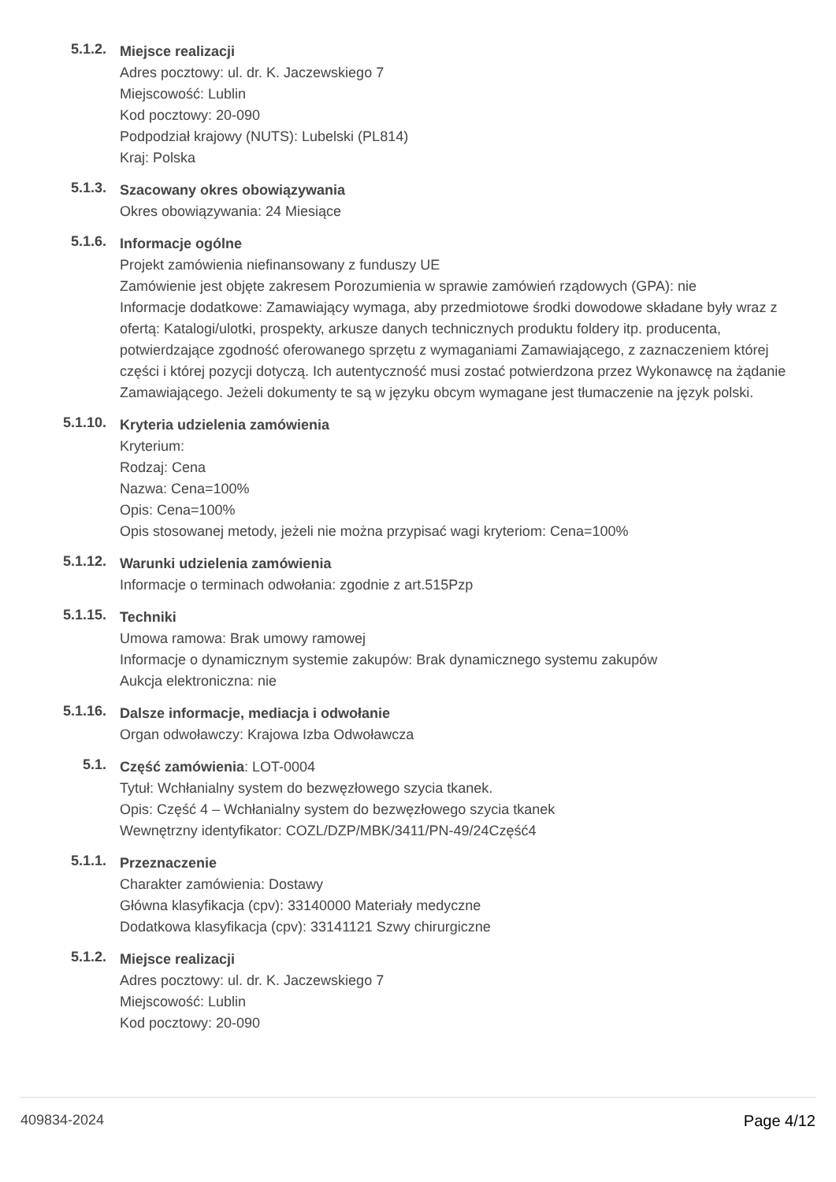5.1.2.
Miejsce realizacji
Adres pocztowy: ul. dr. K. Jaczewskiego 7
Miejscowość: Lublin
Kod pocztowy: 20-090
Podpodział krajowy (NUTS): Lubelski (PL814)
Kraj: Polska
5.1.3.
Szacowany okres obowiązywania
Okres obowiązywania: 24 Miesiące
5.1.6.
Informacje ogólne
Projekt zamówienia niefinansowany z funduszy UE
Zamówienie jest objęte zakresem Porozumienia w sprawie zamówień rządowych (GPA): nie
Informacje dodatkowe: Zamawiający wymaga, aby przedmiotowe środki dowodowe składane były wraz z ofertą: Katalogi/ulotki, prospekty, arkusze danych technicznych produktu foldery itp. producenta, potwierdzające zgodność oferowanego sprzętu z wymaganiami Zamawiającego, z zaznaczeniem której części i której pozycji dotyczą. Ich autentyczność musi zostać potwierdzona przez Wykonawcę na żądanie Zamawiającego. Jeżeli dokumenty te są w języku obcym wymagane jest tłumaczenie na język polski.
5.1.10.
Kryteria udzielenia zamówienia
Kryterium:
Rodzaj: Cena
Nazwa: Cena=100%
Opis: Cena=100%
Opis stosowanej metody, jeżeli nie można przypisać wagi kryteriom: Cena=100%
5.1.12.
Warunki udzielenia zamówienia
Informacje o terminach odwołania: zgodnie z art.515Pzp
5.1.15.
Techniki
Umowa ramowa: Brak umowy ramowej
Informacje o dynamicznym systemie zakupów: Brak dynamicznego systemu zakupów
Aukcja elektroniczna: nie
5.1.16.
Dalsze informacje, mediacja i odwołanie
Organ odwoławczy: Krajowa Izba Odwoławcza
5.1.
Część zamówienia: LOT-0004
Tytuł: Wchłanialny system do bezwęzłowego szycia tkanek.
Opis: Część 4 – Wchłanialny system do bezwęzłowego szycia tkanek
Wewnętrzny identyfikator: COZL/DZP/MBK/3411/PN-49/24Część4
5.1.1.
Przeznaczenie
Charakter zamówienia: Dostawy
Główna klasyfikacja (cpv): 33140000 Materiały medyczne
Dodatkowa klasyfikacja (cpv): 33141121 Szwy chirurgiczne
5.1.2.
Miejsce realizacji
Adres pocztowy: ul. dr. K. Jaczewskiego 7
Miejscowość: Lublin
Kod pocztowy: 20-090
409834-2024 Page 4/12